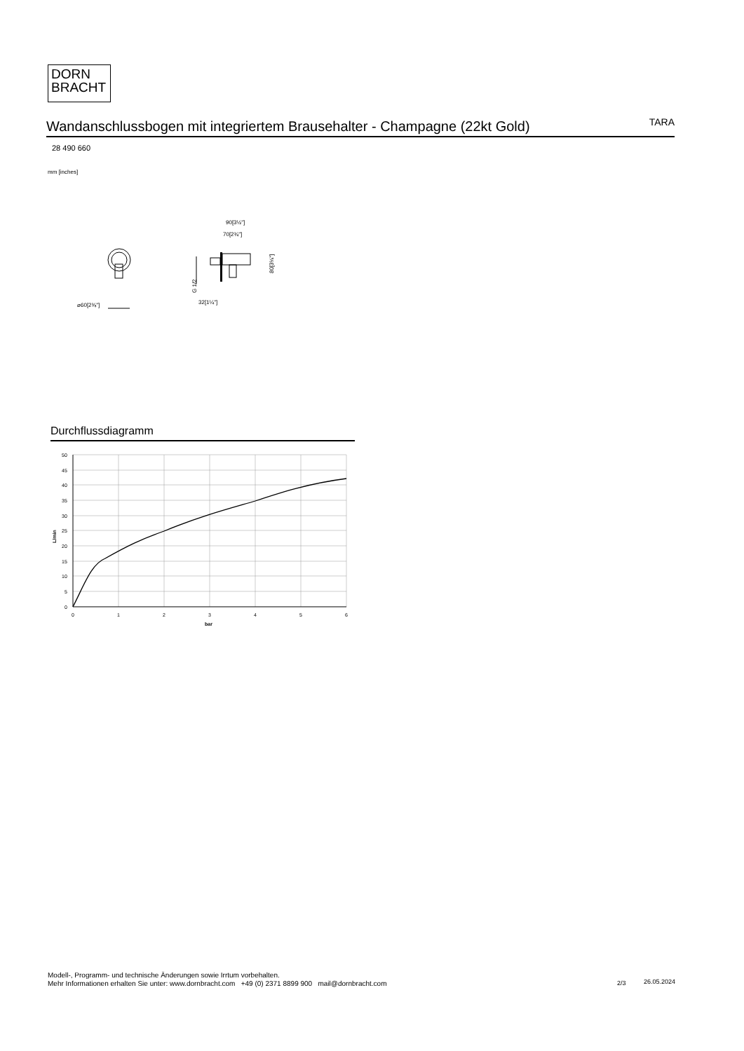DORN
BRACHT
Wandanschlussbogen mit integriertem Brausehalter - Champagne (22kt Gold)
TARA
28 490 660
mm [inches]
⌀60[2⅜"]
90[3½"]
70[2¾"]
32[1¼"]
80[3⅛"]
G 1/2
Durchflussdiagramm
50
45
40
35
30
25
20
15
10
5
0
0
1
2
3
4
5
6
bar
L/min
Modell-, Programm- und technische Änderungen sowie Irrtum vorbehalten.
Mehr Informationen erhalten Sie unter: www.dornbracht.com +49 (0) 2371 8899 900 mail@dornbracht.com
2/3 26.05.2024